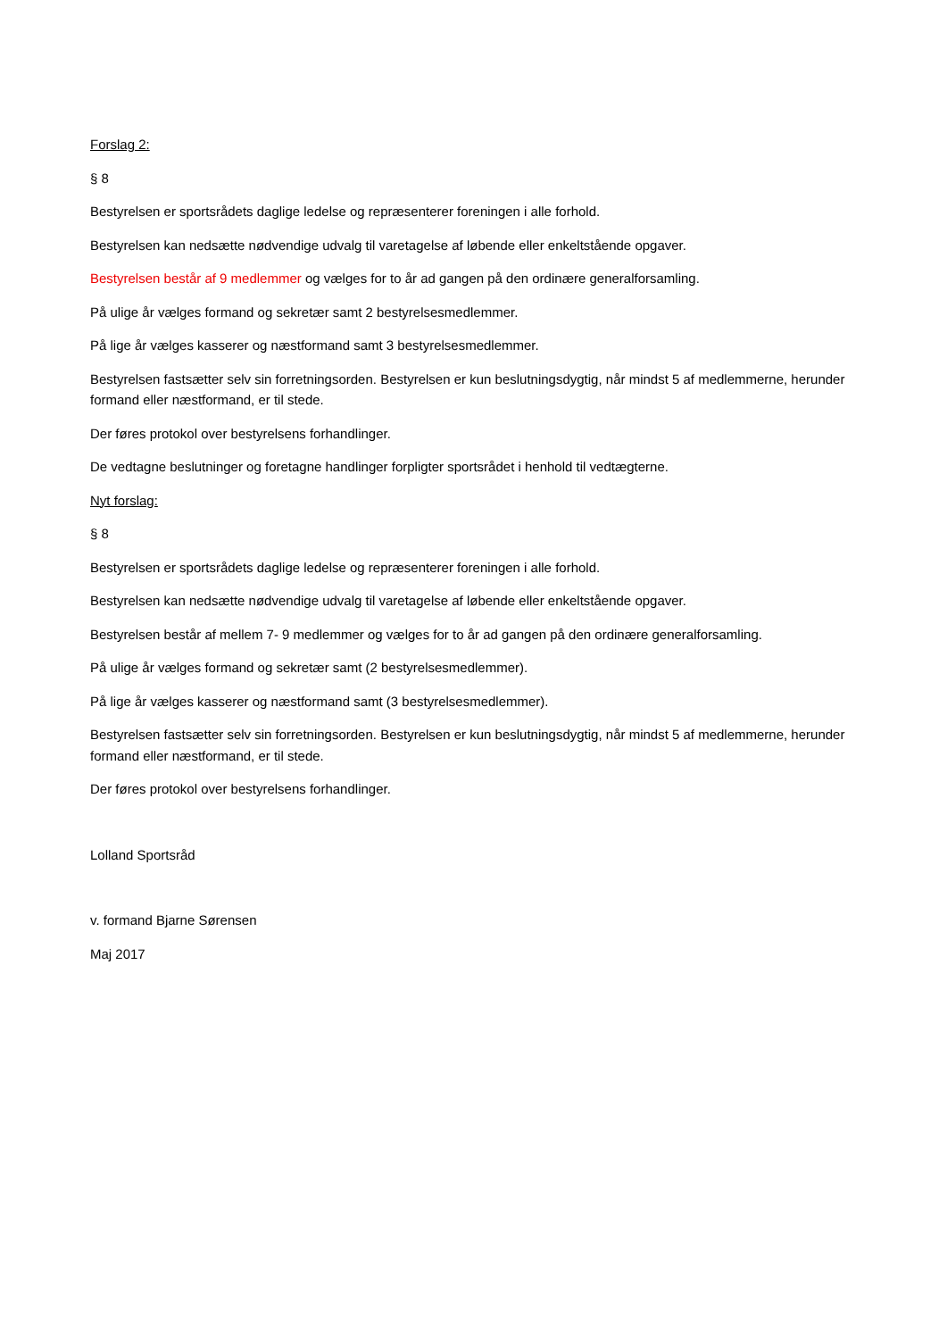Forslag 2:
§ 8
Bestyrelsen er sportsrådets daglige ledelse og repræsenterer foreningen i alle forhold.
Bestyrelsen kan nedsætte nødvendige udvalg til varetagelse af løbende eller enkeltstående opgaver.
Bestyrelsen består af 9 medlemmer og vælges for to år ad gangen på den ordinære generalforsamling.
På ulige år vælges formand og sekretær samt 2 bestyrelsesmedlemmer.
På lige år vælges kasserer og næstformand samt 3 bestyrelsesmedlemmer.
Bestyrelsen fastsætter selv sin forretningsorden. Bestyrelsen er kun beslutningsdygtig, når mindst 5 af medlemmerne, herunder formand eller næstformand, er til stede.
Der føres protokol over bestyrelsens forhandlinger.
De vedtagne beslutninger og foretagne handlinger forpligter sportsrådet i henhold til vedtægterne.
Nyt forslag:
§ 8
Bestyrelsen er sportsrådets daglige ledelse og repræsenterer foreningen i alle forhold.
Bestyrelsen kan nedsætte nødvendige udvalg til varetagelse af løbende eller enkeltstående opgaver.
Bestyrelsen består af mellem 7- 9 medlemmer og vælges for to år ad gangen på den ordinære generalforsamling.
På ulige år vælges formand og sekretær samt (2 bestyrelsesmedlemmer).
På lige år vælges kasserer og næstformand samt (3 bestyrelsesmedlemmer).
Bestyrelsen fastsætter selv sin forretningsorden. Bestyrelsen er kun beslutningsdygtig, når mindst 5 af medlemmerne, herunder formand eller næstformand, er til stede.
Der føres protokol over bestyrelsens forhandlinger.
Lolland Sportsråd
v. formand Bjarne Sørensen
Maj 2017